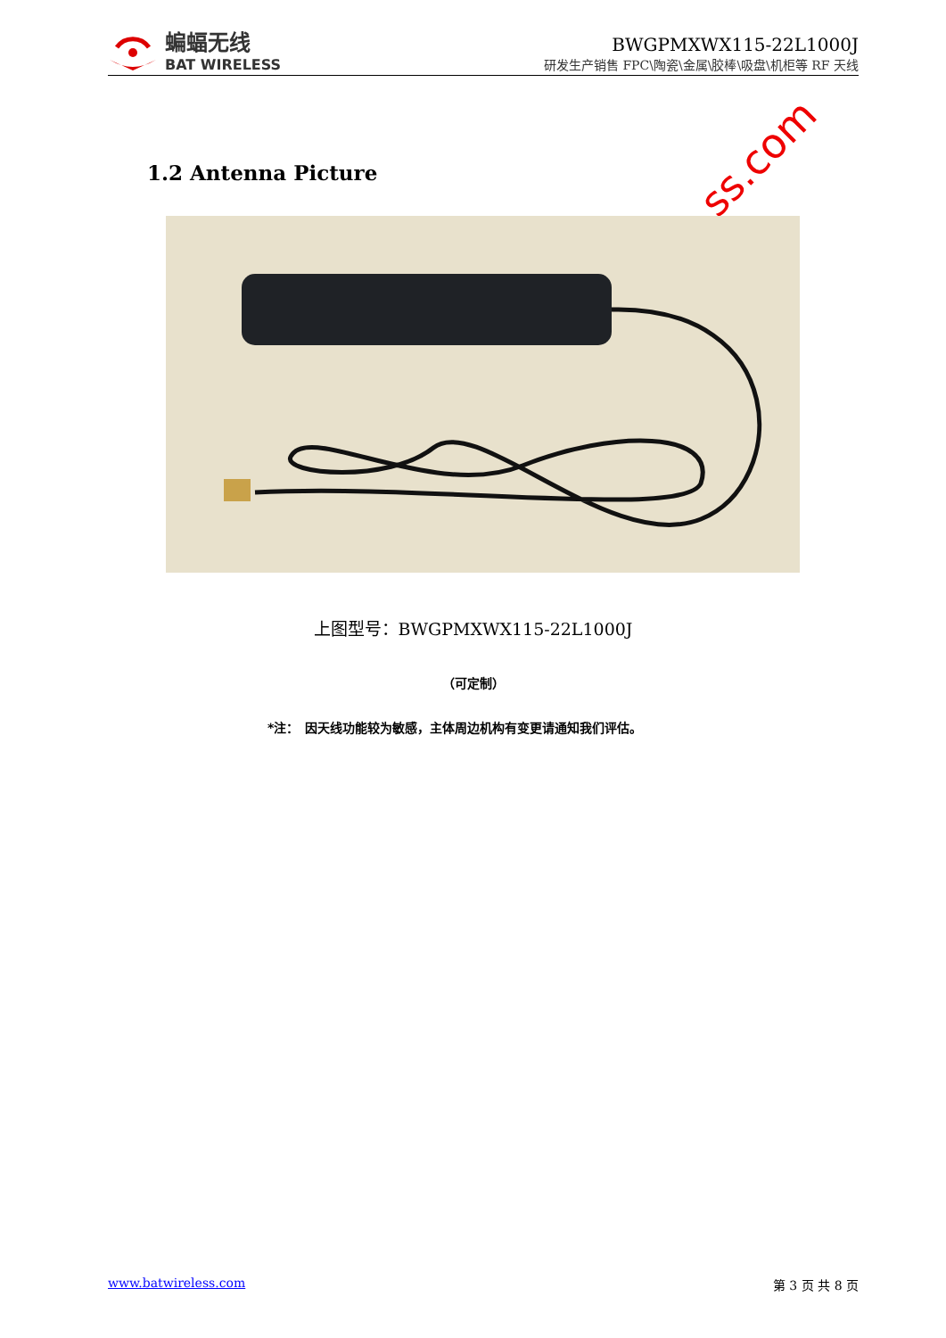蝙蝠无线
BAT WIRELESS
BWGPMXWX115-22L1000J
研发生产销售 FPC\陶瓷\金属\胶棒\吸盘\机柜等 RF 天线
ss.com
1.2 Antenna Picture
上图型号：BWGPMXWX115-22L1000J
（可定制）
*注：　因天线功能较为敏感，主体周边机构有变更请通知我们评估。
www.batwireless.com 第 3 页 共 8 页